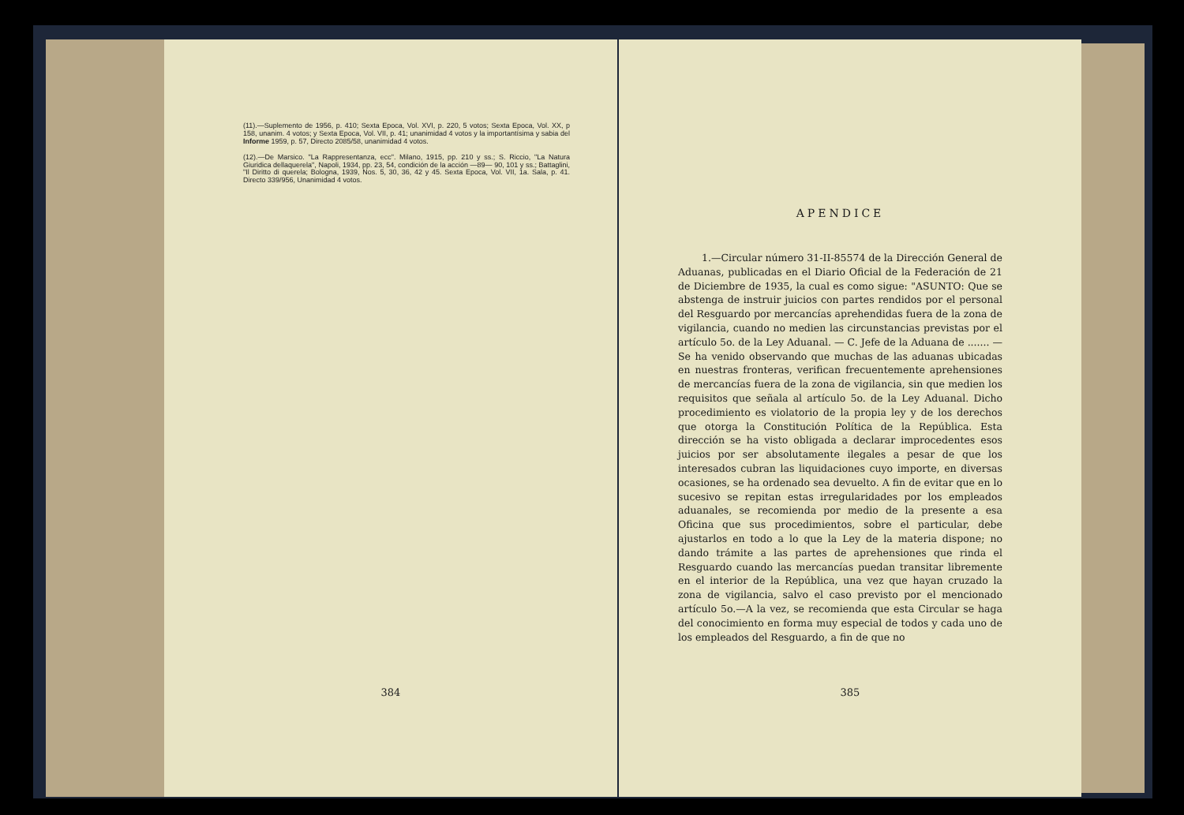(11).—Suplemento de 1956, p. 410; Sexta Epoca, Vol. XVI, p. 220, 5 votos; Sexta Epoca, Vol. XX, p 158, unanim. 4 votos; y Sexta Epoca, Vol. VII, p. 41; unanimidad 4 votos y la importantísima y sabia del Informe 1959, p. 57, Directo 2085/58, unanimidad 4 votos.
(12).—De Marsico. "La Rappresentanza, ecc". Milano, 1915, pp. 210 y ss.; S. Riccio, "La Natura Giuridica dellaquerela", Napoli, 1934, pp. 23, 54, condición de la acción —89— 90, 101 y ss.; Battaglini, "Il Diritto di querela; Bologna, 1939, Nos. 5, 30, 36, 42 y 45. Sexta Epoca, Vol. VII, 1a. Sala, p. 41. Directo 339/956, Unanimidad 4 votos.
384
APENDICE
1.—Circular número 31-II-85574 de la Dirección General de Aduanas, publicadas en el Diario Oficial de la Federación de 21 de Diciembre de 1935, la cual es como sigue: "ASUNTO: Que se abstenga de instruir juicios con partes rendidos por el personal del Resguardo por mercancías aprehendidas fuera de la zona de vigilancia, cuando no medien las circunstancias previstas por el artículo 5o. de la Ley Aduanal. — C. Jefe de la Aduana de ....... — Se ha venido observando que muchas de las aduanas ubicadas en nuestras fronteras, verifican frecuentemente aprehensiones de mercancías fuera de la zona de vigilancia, sin que medien los requisitos que señala al artículo 5o. de la Ley Aduanal. Dicho procedimiento es violatorio de la propia ley y de los derechos que otorga la Constitución Política de la República. Esta dirección se ha visto obligada a declarar improcedentes esos juicios por ser absolutamente ilegales a pesar de que los interesados cubran las liquidaciones cuyo importe, en diversas ocasiones, se ha ordenado sea devuelto. A fin de evitar que en lo sucesivo se repitan estas irregularidades por los empleados aduanales, se recomienda por medio de la presente a esa Oficina que sus procedimientos, sobre el particular, debe ajustarlos en todo a lo que la Ley de la materia dispone; no dando trámite a las partes de aprehensiones que rinda el Resguardo cuando las mercancías puedan transitar libremente en el interior de la República, una vez que hayan cruzado la zona de vigilancia, salvo el caso previsto por el mencionado artículo 5o.—A la vez, se recomienda que esta Circular se haga del conocimiento en forma muy especial de todos y cada uno de los empleados del Resguardo, a fin de que no
385